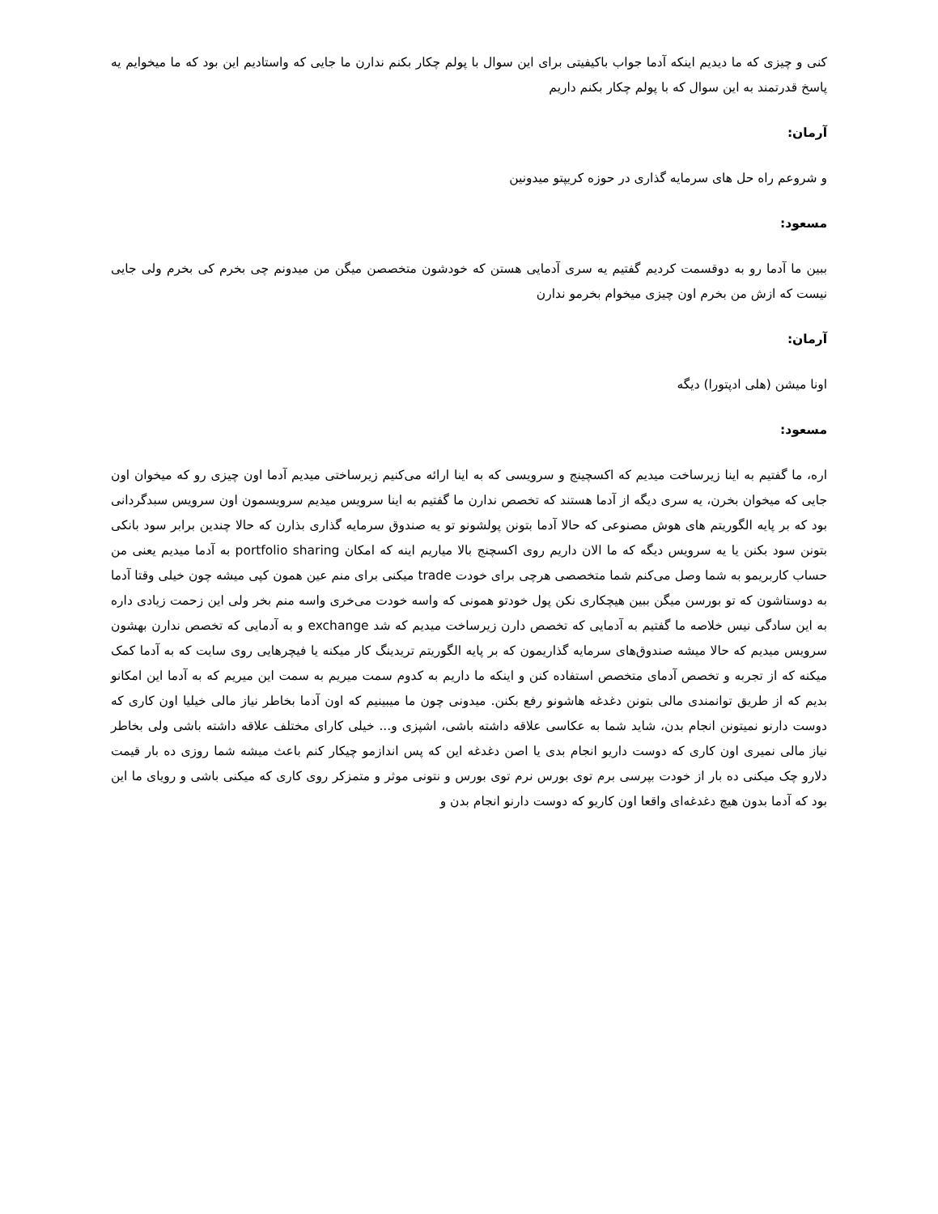کنی و چیزی که ما دیدیم اینکه آدما جواب باکیفیتی برای این سوال با پولم چکار بکنم ندارن ما جایی که واستادیم این بود که ما میخوایم یه پاسخ قدرتمند به این سوال که با پولم چکار بکنم داریم
آرمان:
و شروعم راه حل های سرمایه گذاری در حوزه کریپتو میدونین
مسعود:
ببین ما آدما رو به دوقسمت کردیم گفتیم یه سری آدمایی هستن که خودشون متخصصن میگن من میدونم چی بخرم کی بخرم ولی جایی نیست که ازش من بخرم اون چیزی میخوام بخرمو ندارن
آرمان:
اونا میشن (هلی ادپتورا) دیگه
مسعود:
اره، ما گفتیم به اینا زیرساخت میدیم که اکسچینج و سرویسی که به اینا ارائه می‌کنیم زیرساختی میدیم آدما اون چیزی رو که میخوان اون جایی که میخوان بخرن، یه سری دیگه از آدما هستند که تخصص ندارن ما گفتیم به اینا سرویس میدیم سرویسمون اون سرویس سبدگردانی بود که بر پایه الگوریتم های هوش مصنوعی که حالا آدما بتونن پولشونو تو یه صندوق سرمایه گذاری بذارن که حالا چندین برابر سود بانکی بتونن سود بکنن یا یه سرویس دیگه که ما الان داریم روی اکسچنج بالا میاریم اینه که امکان portfolio sharing به آدما میدیم یعنی من حساب کاربریمو به شما وصل می‌کنم شما متخصصی هرچی برای خودت trade میکنی برای منم عین همون کپی میشه چون خیلی وقتا آدما به دوستاشون که تو بورسن میگن ببین هیچکاری نکن پول خودتو همونی که واسه خودت می‌خری واسه منم بخر ولی این زحمت زیادی داره به این سادگی نیس خلاصه ما گفتیم به آدمایی که تخصص دارن زیرساخت میدیم که شد exchange و به آدمایی که تخصص ندارن بهشون سرویس میدیم که حالا میشه صندوق‌های سرمایه گذاریمون که بر پایه الگوریتم تریدینگ کار میکنه یا فیچرهایی روی سایت که به آدما کمک میکنه که از تجربه و تخصص آدمای متخصص استفاده کنن و اینکه ما داریم به کدوم سمت میریم به سمت این میریم که به آدما این امکانو بدیم که از طریق توانمندی مالی بتونن دغدغه هاشونو رفع بکنن. میدونی چون ما میبینیم که اون آدما بخاطر نیاز مالی خیلیا اون کاری که دوست دارنو نمیتونن انجام بدن، شاید شما به عکاسی علاقه داشته باشی، اشپزی و... خیلی کارای مختلف علاقه داشته باشی ولی بخاطر نیاز مالی نمیری اون کاری که دوست داریو انجام بدی یا اصن دغدغه این که پس اندازمو چیکار کنم باعث میشه شما روزی ده بار قیمت دلارو چک میکنی ده بار از خودت بپرسی برم توی بورس نرم توی بورس و نتونی موثر و متمزکر روی کاری که میکنی باشی و رویای ما این بود که آدما بدون هیچ دغدغه‌ای واقعا اون کاریو که دوست دارنو انجام بدن و